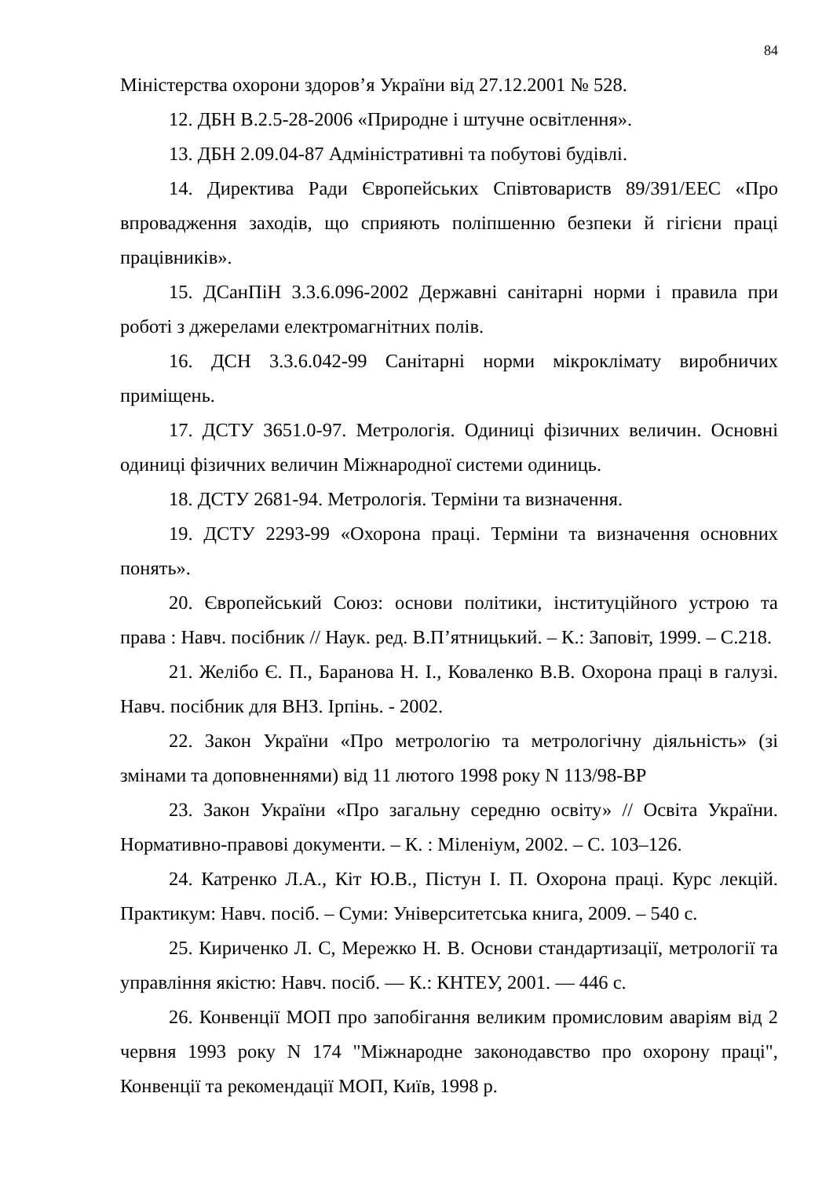84
Міністерства охорони здоров’я України від 27.12.2001 № 528.
12. ДБН В.2.5-28-2006 «Природне і штучне освітлення».
13. ДБН 2.09.04-87 Адміністративні та побутові будівлі.
14. Директива Ради Європейських Співтовариств 89/391/ЕЕС «Про впровадження заходів, що сприяють поліпшенню безпеки й гігієни праці працівників».
15. ДСанПіН 3.3.6.096-2002 Державні санітарні норми і правила при роботі з джерелами електромагнітних полів.
16. ДСН 3.3.6.042-99 Санітарні норми мікроклімату виробничих приміщень.
17. ДСТУ 3651.0-97. Метрологія. Одиниці фізичних величин. Основні одиниці фізичних величин Міжнародної системи одиниць.
18. ДСТУ 2681-94. Метрологія. Терміни та визначення.
19. ДСТУ 2293-99 «Охорона праці. Терміни та визначення основних понять».
20. Європейський Союз: основи політики, інституційного устрою та права : Навч. посібник // Наук. ред. В.П’ятницький. – К.: Заповіт, 1999. – С.218.
21. Желібо Є. П., Баранова Н. І., Коваленко В.В. Охорона праці в галузі. Навч. посібник для ВНЗ. Ірпінь. - 2002.
22. Закон України «Про метрологію та метрологічну діяльність» (зі змінами та доповненнями) від 11 лютого 1998 року N 113/98-ВР
23. Закон України «Про загальну середню освіту» // Освіта України. Нормативно-правові документи. – К. : Міленіум, 2002. – С. 103–126.
24. Катренко Л.А., Кіт Ю.В., Пістун І. П. Охорона праці. Курс лекцій. Практикум: Навч. посіб. – Суми: Університетська книга, 2009. – 540 с.
25. Кириченко Л. С, Мережко Н. В. Основи стандартизації, метрології та управління якістю: Навч. посіб. — К.: КНТЕУ, 2001. — 446 с.
26. Конвенції МОП про запобігання великим промисловим аваріям від 2 червня 1993 року N 174 "Міжнародне законодавство про охорону праці", Конвенції та рекомендації МОП, Київ, 1998 р.